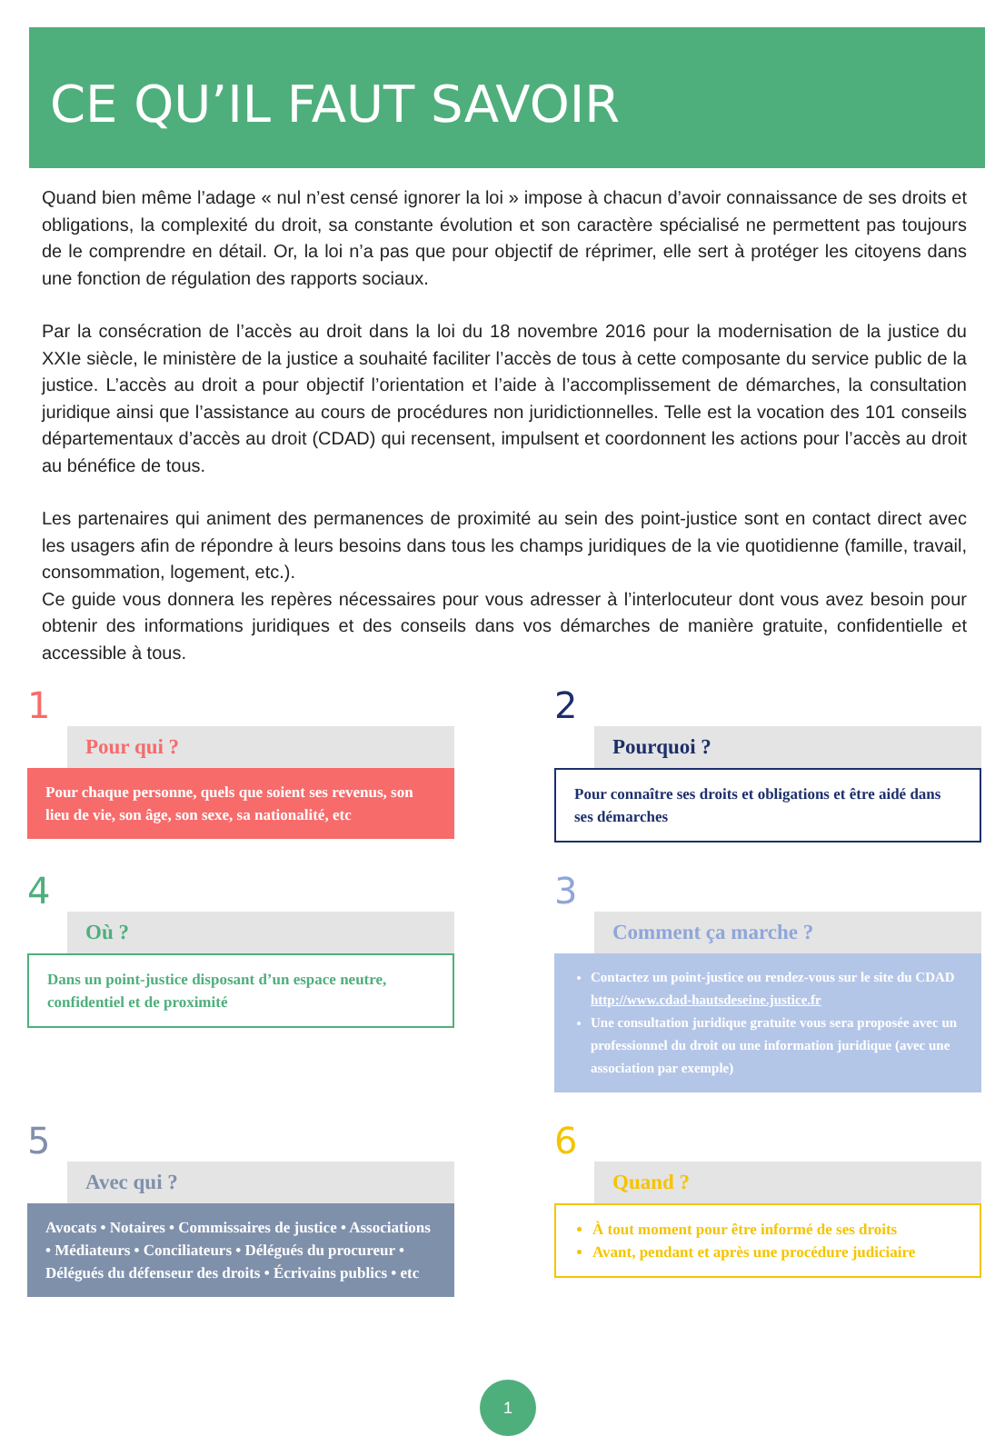CE QU’IL FAUT SAVOIR
Quand bien même l’adage « nul n’est censé ignorer la loi » impose à chacun d’avoir connaissance de ses droits et obligations, la complexité du droit, sa constante évolution et son caractère spécialisé ne permettent pas toujours de le comprendre en détail. Or, la loi n’a pas que pour objectif de réprimer, elle sert à protéger les citoyens dans une fonction de régulation des rapports sociaux.
Par la consécration de l’accès au droit dans la loi du 18 novembre 2016 pour la modernisation de la justice du XXIe siècle, le ministère de la justice a souhaité faciliter l’accès de tous à cette composante du service public de la justice. L’accès au droit a pour objectif l’orientation et l’aide à l’accomplissement de démarches, la consultation juridique ainsi que l’assistance au cours de procédures non juridictionnelles. Telle est la vocation des 101 conseils départementaux d’accès au droit (CDAD) qui recensent, impulsent et coordonnent les actions pour l’accès au droit au bénéfice de tous.
Les partenaires qui animent des permanences de proximité au sein des point-justice sont en contact direct avec les usagers afin de répondre à leurs besoins dans tous les champs juridiques de la vie quotidienne (famille, travail, consommation, logement, etc.).
Ce guide vous donnera les repères nécessaires pour vous adresser à l’interlocuteur dont vous avez besoin pour obtenir des informations juridiques et des conseils dans vos démarches de manière gratuite, confidentielle et accessible à tous.
1
Pour qui ?
Pour chaque personne, quels que soient ses revenus, son lieu de vie, son âge, son sexe, sa nationalité, etc
2
Pourquoi ?
Pour connaître ses droits et obligations et être aidé dans ses démarches
4
Où ?
Dans un point-justice disposant d’un espace neutre, confidentiel et de proximité
3
Comment ça marche ?
Contactez un point-justice ou rendez-vous sur le site du CDAD http://www.cdad-hautsdeseine.justice.fr
Une consultation juridique gratuite vous sera proposée avec un professionnel du droit ou une information juridique (avec une association par exemple)
5
Avec qui ?
Avocats • Notaires • Commissaires de justice • Associations • Médiateurs • Conciliateurs • Délégués du procureur • Délégués du défenseur des droits • Écrivains publics • etc
6
Quand ?
À tout moment pour être informé de ses droits
Avant, pendant et après une procédure judiciaire
1